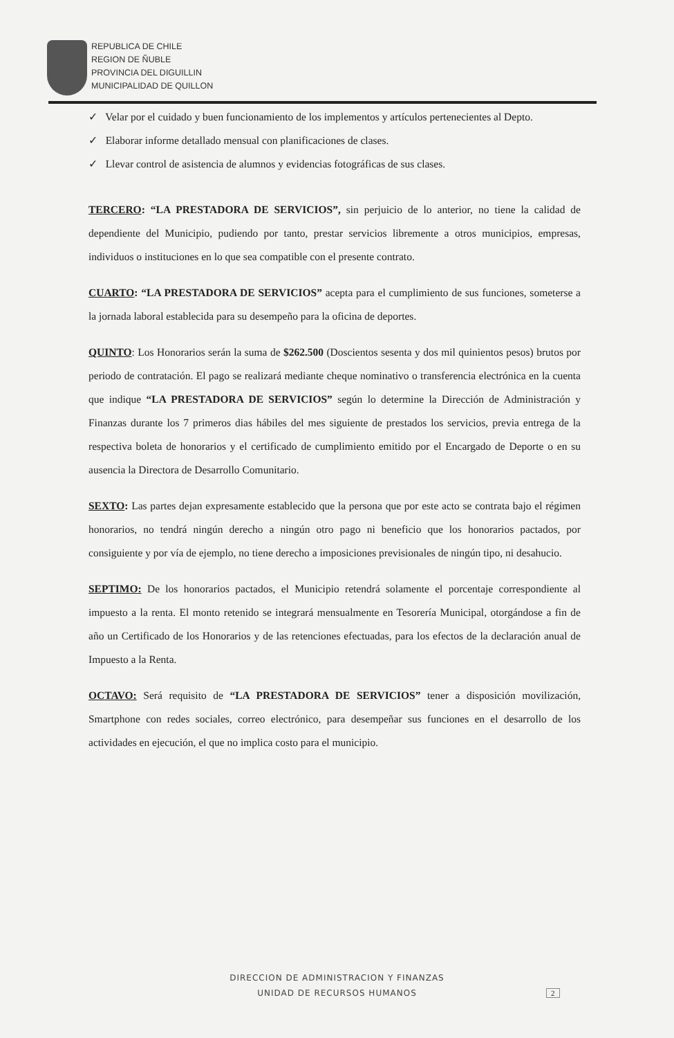REPUBLICA DE CHILE
REGION DE ÑUBLE
PROVINCIA DEL DIGUILLIN
MUNICIPALIDAD DE QUILLON
✓ Velar por el cuidado y buen funcionamiento de los implementos y artículos pertenecientes al Depto.
✓ Elaborar informe detallado mensual con planificaciones de clases.
✓ Llevar control de asistencia de alumnos y evidencias fotográficas de sus clases.
TERCERO: “LA PRESTADORA DE SERVICIOS”, sin perjuicio de lo anterior, no tiene la calidad de dependiente del Municipio, pudiendo por tanto, prestar servicios libremente a otros municipios, empresas, individuos o instituciones en lo que sea compatible con el presente contrato.
CUARTO: “LA PRESTADORA DE SERVICIOS” acepta para el cumplimiento de sus funciones, someterse a la jornada laboral establecida para su desempeño para la oficina de deportes.
QUINTO: Los Honorarios serán la suma de $262.500 (Doscientos sesenta y dos mil quinientos pesos) brutos por periodo de contratación. El pago se realizará mediante cheque nominativo o transferencia electrónica en la cuenta que indique “LA PRESTADORA DE SERVICIOS” según lo determine la Dirección de Administración y Finanzas durante los 7 primeros dias hábiles del mes siguiente de prestados los servicios, previa entrega de la respectiva boleta de honorarios y el certificado de cumplimiento emitido por el Encargado de Deporte o en su ausencia la Directora de Desarrollo Comunitario.
SEXTO: Las partes dejan expresamente establecido que la persona que por este acto se contrata bajo el régimen honorarios, no tendrá ningún derecho a ningún otro pago ni beneficio que los honorarios pactados, por consiguiente y por vía de ejemplo, no tiene derecho a imposiciones previsionales de ningún tipo, ni desahucio.
SEPTIMO: De los honorarios pactados, el Municipio retendrá solamente el porcentaje correspondiente al impuesto a la renta. El monto retenido se integrará mensualmente en Tesorería Municipal, otorgándose a fin de año un Certificado de los Honorarios y de las retenciones efectuadas, para los efectos de la declaración anual de Impuesto a la Renta.
OCTAVO: Será requisito de “LA PRESTADORA DE SERVICIOS” tener a disposición movilización, Smartphone con redes sociales, correo electrónico, para desempeñar sus funciones en el desarrollo de los actividades en ejecución, el que no implica costo para el municipio.
DIRECCION DE ADMINISTRACION Y FINANZAS
UNIDAD DE RECURSOS HUMANOS
2